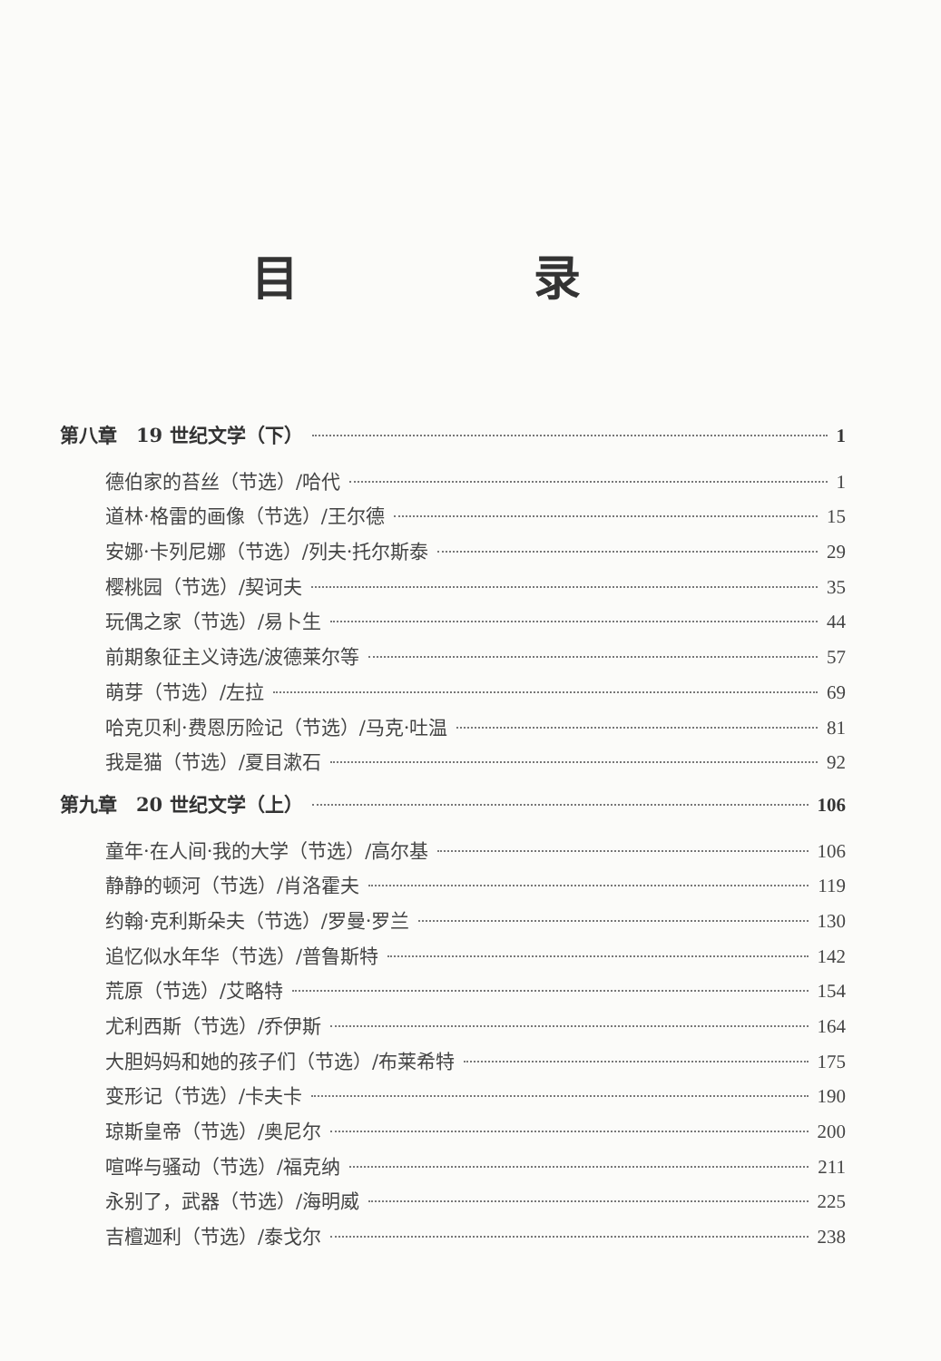目 录
第八章　19 世纪文学（下） 1
德伯家的苔丝（节选）/哈代 1
道林·格雷的画像（节选）/王尔德 15
安娜·卡列尼娜（节选）/列夫·托尔斯泰 29
樱桃园（节选）/契诃夫 35
玩偶之家（节选）/易卜生 44
前期象征主义诗选/波德莱尔等 57
萌芽（节选）/左拉 69
哈克贝利·费恩历险记（节选）/马克·吐温 81
我是猫（节选）/夏目漱石 92
第九章　20 世纪文学（上） 106
童年·在人间·我的大学（节选）/高尔基 106
静静的顿河（节选）/肖洛霍夫 119
约翰·克利斯朵夫（节选）/罗曼·罗兰 130
追忆似水年华（节选）/普鲁斯特 142
荒原（节选）/艾略特 154
尤利西斯（节选）/乔伊斯 164
大胆妈妈和她的孩子们（节选）/布莱希特 175
变形记（节选）/卡夫卡 190
琼斯皇帝（节选）/奥尼尔 200
喧哗与骚动（节选）/福克纳 211
永别了，武器（节选）/海明威 225
吉檀迦利（节选）/泰戈尔 238